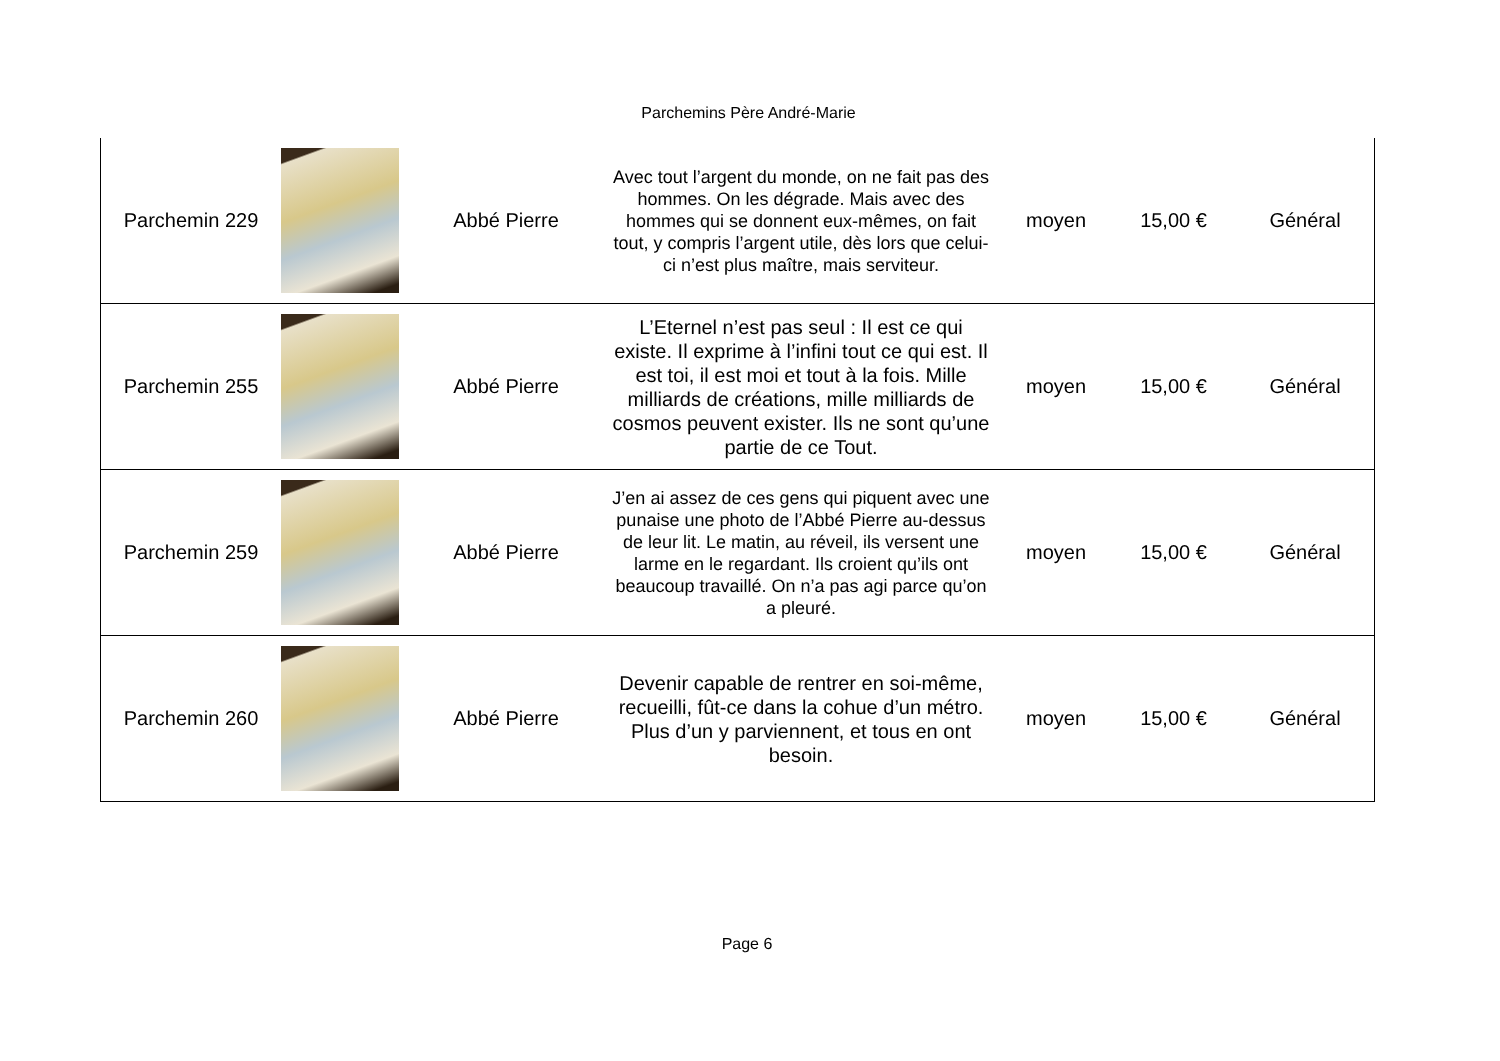Parchemins Père André-Marie
| Parchemin 229 | | Abbé Pierre | Avec tout l’argent du monde, on ne fait pas des hommes. On les dégrade. Mais avec des hommes qui se donnent eux-mêmes, on fait tout, y compris l’argent utile, dès lors que celui-ci n’est plus maître, mais serviteur. | moyen | 15,00 € | Général |
| Parchemin 255 | | Abbé Pierre | L’Eternel n’est pas seul : Il est ce qui existe. Il exprime à l’infini tout ce qui est. Il est toi, il est moi et tout à la fois. Mille milliards de créations, mille milliards de cosmos peuvent exister. Ils ne sont qu’une partie de ce Tout. | moyen | 15,00 € | Général |
| Parchemin 259 | | Abbé Pierre | J’en ai assez de ces gens qui piquent avec une punaise une photo de l’Abbé Pierre au-dessus de leur lit. Le matin, au réveil, ils versent une larme en le regardant. Ils croient qu’ils ont beaucoup travaillé. On n’a pas agi parce qu’on a pleuré. | moyen | 15,00 € | Général |
| Parchemin 260 | | Abbé Pierre | Devenir capable de rentrer en soi-même, recueilli, fût-ce dans la cohue d’un métro. Plus d’un y parviennent, et tous en ont besoin. | moyen | 15,00 € | Général |
Page 6